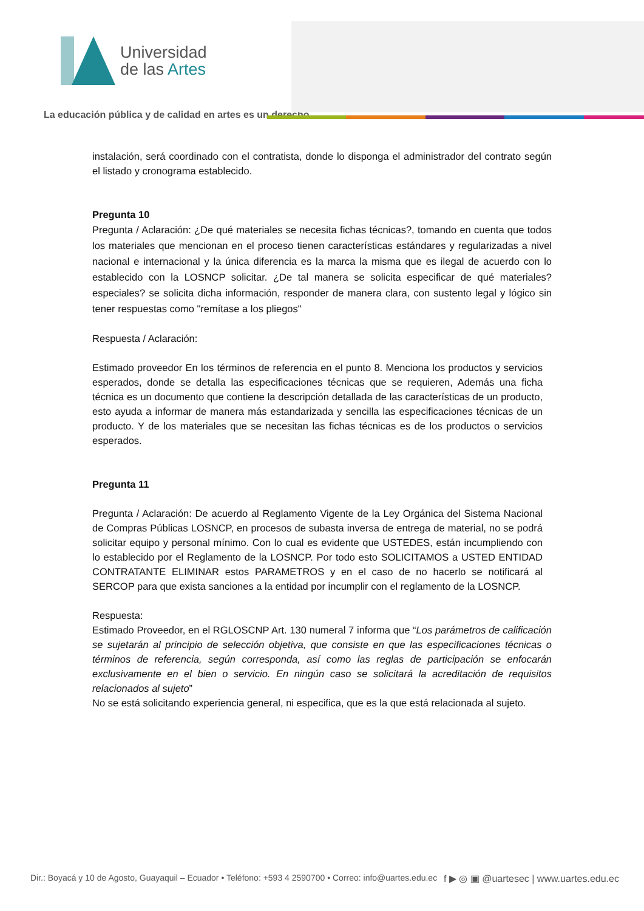Universidad
de las Artes
La educación pública y de calidad en artes es un derecho
instalación, será coordinado con el contratista, donde lo disponga el administrador del contrato según el listado y cronograma establecido.
Pregunta 10
Pregunta / Aclaración: ¿De qué materiales se necesita fichas técnicas?, tomando en cuenta que todos los materiales que mencionan en el proceso tienen características estándares y regularizadas a nivel nacional e internacional y la única diferencia es la marca la misma que es ilegal de acuerdo con lo establecido con la LOSNCP solicitar. ¿De tal manera se solicita especificar de qué materiales? especiales? se solicita dicha información, responder de manera clara, con sustento legal y lógico sin tener respuestas como "remítase a los pliegos"
Respuesta / Aclaración:
Estimado proveedor En los términos de referencia en el punto 8. Menciona los productos y servicios esperados, donde se detalla las especificaciones técnicas que se requieren, Además una ficha técnica es un documento que contiene la descripción detallada de las características de un producto, esto ayuda a informar de manera más estandarizada y sencilla las especificaciones técnicas de un producto. Y de los materiales que se necesitan las fichas técnicas es de los productos o servicios esperados.
Pregunta 11
Pregunta / Aclaración: De acuerdo al Reglamento Vigente de la Ley Orgánica del Sistema Nacional de Compras Públicas LOSNCP, en procesos de subasta inversa de entrega de material, no se podrá solicitar equipo y personal mínimo. Con lo cual es evidente que USTEDES, están incumpliendo con lo establecido por el Reglamento de la LOSNCP. Por todo esto SOLICITAMOS a USTED ENTIDAD CONTRATANTE ELIMINAR estos PARAMETROS y en el caso de no hacerlo se notificará al SERCOP para que exista sanciones a la entidad por incumplir con el reglamento de la LOSNCP.
Respuesta:
Estimado Proveedor, en el RGLOSCNP Art. 130 numeral 7 informa que “Los parámetros de calificación se sujetarán al principio de selección objetiva, que consiste en que las especificaciones técnicas o términos de referencia, según corresponda, así como las reglas de participación se enfocarán exclusivamente en el bien o servicio. En ningún caso se solicitará la acreditación de requisitos relacionados al sujeto”
No se está solicitando experiencia general, ni especifica, que es la que está relacionada al sujeto.
Dir.: Boyacá y 10 de Agosto, Guayaquil – Ecuador • Teléfono: +593 4 2590700 • Correo: info@uartes.edu.ec f ▶ ◎ ▣ @uartesec | www.uartes.edu.ec